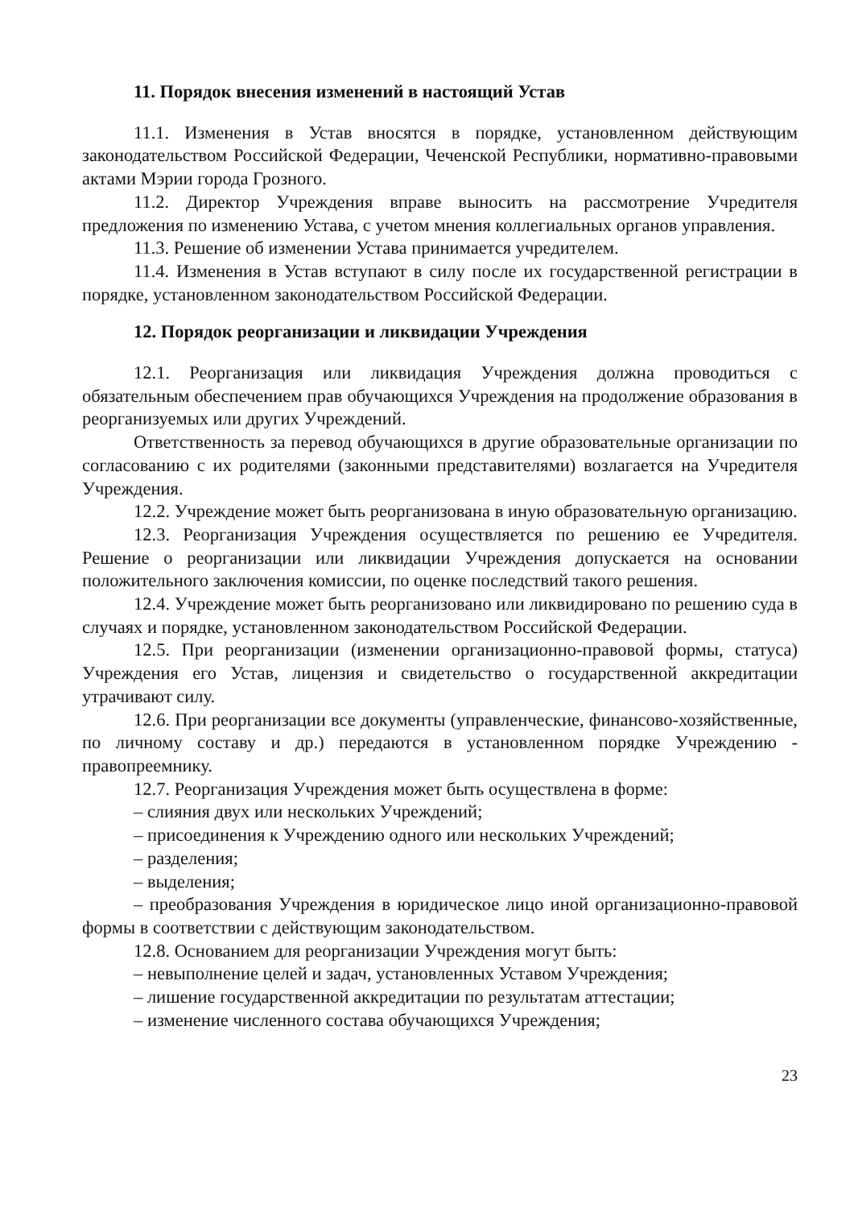11. Порядок внесения изменений в настоящий Устав
11.1. Изменения в Устав вносятся в порядке, установленном действующим законодательством Российской Федерации, Чеченской Республики, нормативно-правовыми актами Мэрии города Грозного.
11.2. Директор Учреждения вправе выносить на рассмотрение Учредителя предложения по изменению Устава, с учетом мнения коллегиальных органов управления.
11.3. Решение об изменении Устава принимается учредителем.
11.4. Изменения в Устав вступают в силу после их государственной регистрации в порядке, установленном законодательством Российской Федерации.
12. Порядок реорганизации и ликвидации Учреждения
12.1. Реорганизация или ликвидация Учреждения должна проводиться с обязательным обеспечением прав обучающихся Учреждения на продолжение образования в реорганизуемых или других Учреждений.
Ответственность за перевод обучающихся в другие образовательные организации по согласованию с их родителями (законными представителями) возлагается на Учредителя Учреждения.
12.2. Учреждение может быть реорганизована в иную образовательную организацию.
12.3. Реорганизация Учреждения осуществляется по решению ее Учредителя. Решение о реорганизации или ликвидации Учреждения допускается на основании положительного заключения комиссии, по оценке последствий такого решения.
12.4. Учреждение может быть реорганизовано или ликвидировано по решению суда в случаях и порядке, установленном законодательством Российской Федерации.
12.5. При реорганизации (изменении организационно-правовой формы, статуса) Учреждения его Устав, лицензия и свидетельство о государственной аккредитации утрачивают силу.
12.6. При реорганизации все документы (управленческие, финансово-хозяйственные, по личному составу и др.) передаются в установленном порядке Учреждению - правопреемнику.
12.7. Реорганизация Учреждения может быть осуществлена в форме:
– слияния двух или нескольких Учреждений;
– присоединения к Учреждению одного или нескольких Учреждений;
– разделения;
– выделения;
– преобразования Учреждения в юридическое лицо иной организационно-правовой формы в соответствии с действующим законодательством.
12.8. Основанием для реорганизации Учреждения могут быть:
– невыполнение целей и задач, установленных Уставом Учреждения;
– лишение государственной аккредитации по результатам аттестации;
– изменение численного состава обучающихся Учреждения;
23